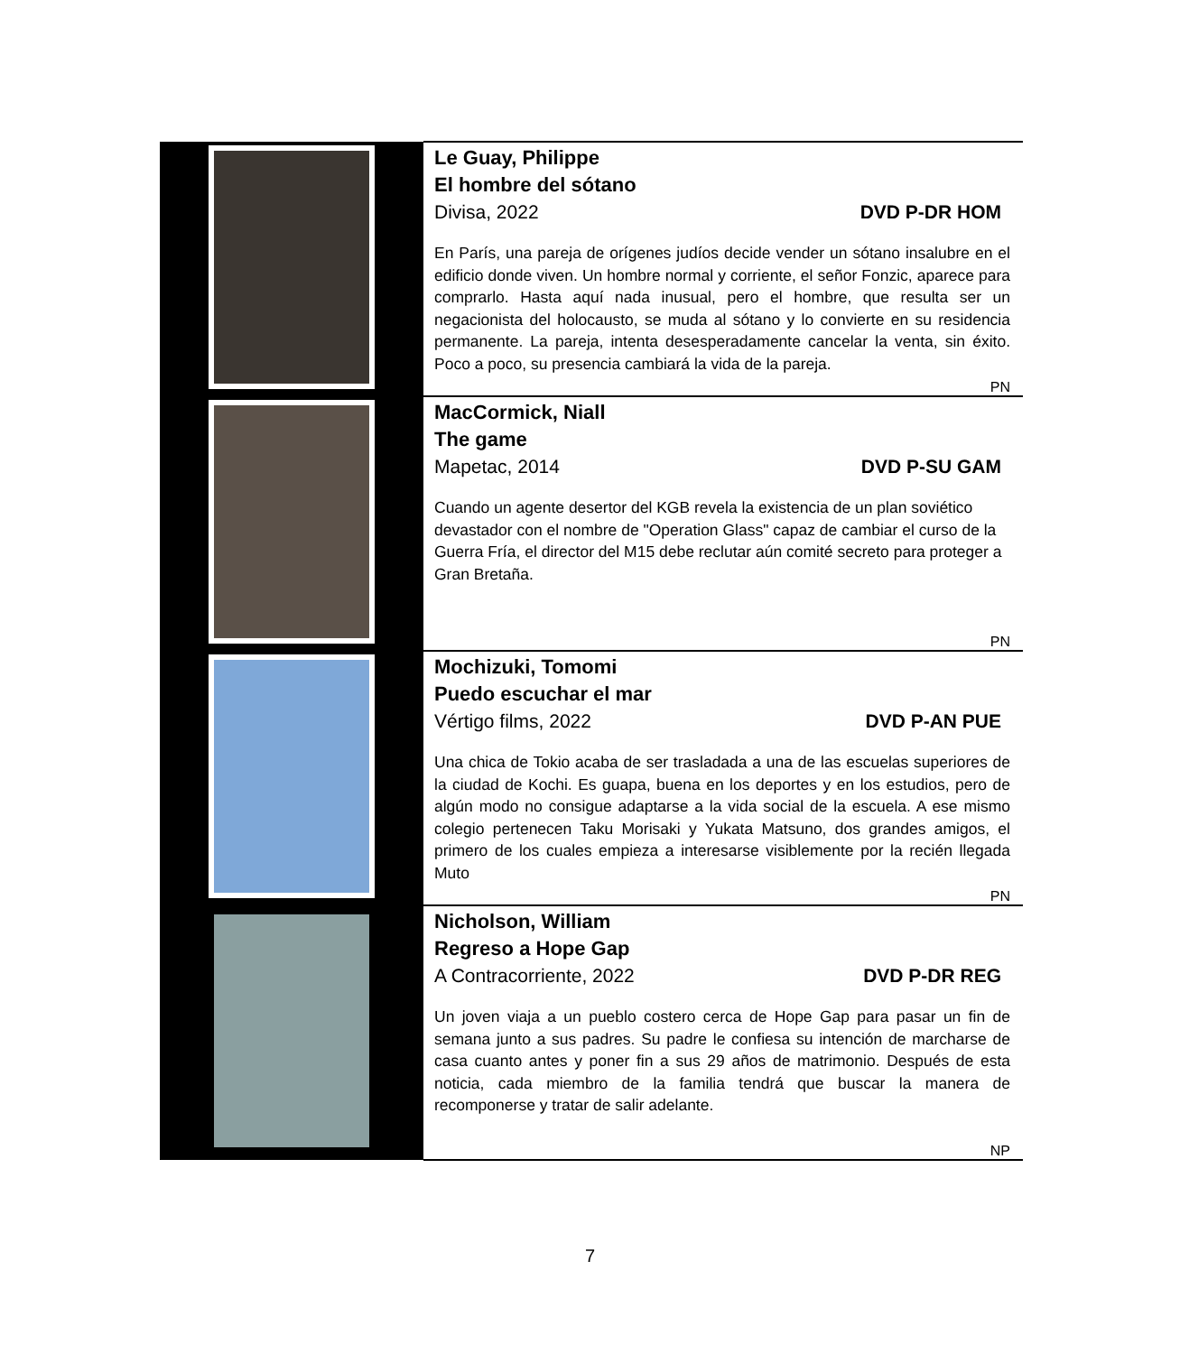| | Le Guay, Philippe El hombre del sótano Divisa, 2022 DVD P-DR HOM En París, una pareja de orígenes judíos decide vender un sótano insalubre en el edificio donde viven. Un hombre normal y corriente, el señor Fonzic, aparece para comprarlo. Hasta aquí nada inusual, pero el hombre, que resulta ser un negacionista del holocausto, se muda al sótano y lo convierte en su residencia permanente. La pareja, intenta desesperadamente cancelar la venta, sin éxito. Poco a poco, su presencia cambiará la vida de la pareja. PN |
| | MacCormick, Niall The game Mapetac, 2014 DVD P-SU GAM Cuando un agente desertor del KGB revela la existencia de un plan soviético devastador con el nombre de "Operation Glass" capaz de cambiar el curso de la Guerra Fría, el director del M15 debe reclutar aún comité secreto para proteger a Gran Bretaña. PN |
| | Mochizuki, Tomomi Puedo escuchar el mar Vértigo films, 2022 DVD P-AN PUE Una chica de Tokio acaba de ser trasladada a una de las escuelas superiores de la ciudad de Kochi. Es guapa, buena en los deportes y en los estudios, pero de algún modo no consigue adaptarse a la vida social de la escuela. A ese mismo colegio pertenecen Taku Morisaki y Yukata Matsuno, dos grandes amigos, el primero de los cuales empieza a interesarse visiblemente por la recién llegada Muto PN |
| | Nicholson, William Regreso a Hope Gap A Contracorriente, 2022 DVD P-DR REG Un joven viaja a un pueblo costero cerca de Hope Gap para pasar un fin de semana junto a sus padres. Su padre le confiesa su intención de marcharse de casa cuanto antes y poner fin a sus 29 años de matrimonio. Después de esta noticia, cada miembro de la familia tendrá que buscar la manera de recomponerse y tratar de salir adelante. NP |
7